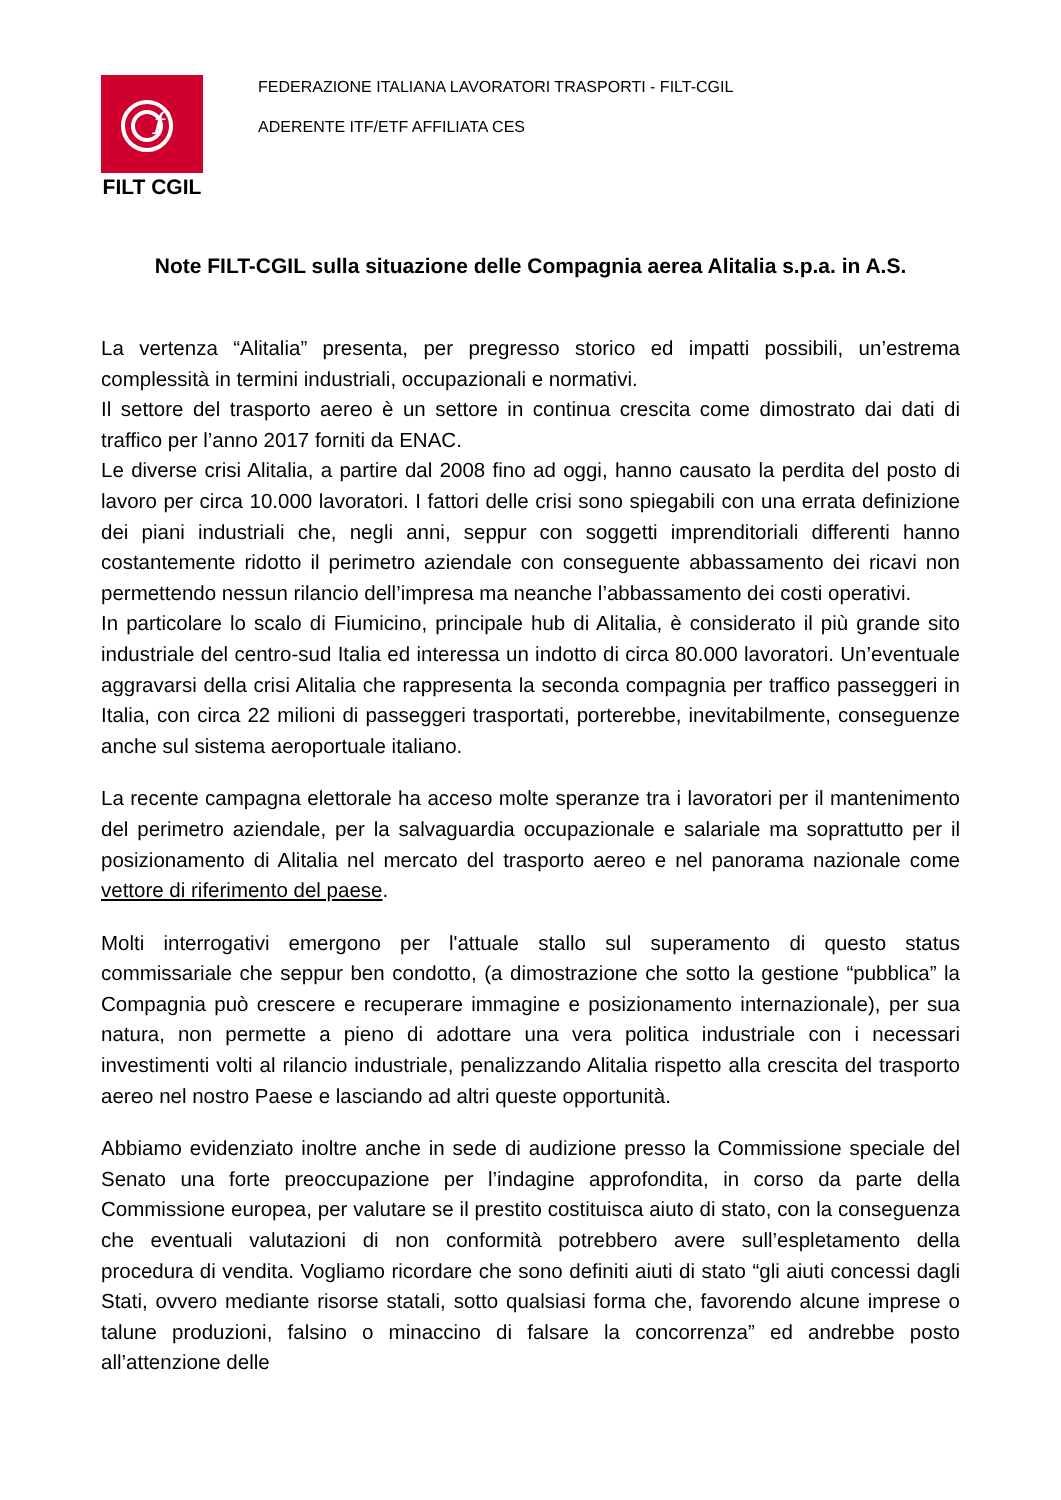f
FILT CGIL
FEDERAZIONE ITALIANA LAVORATORI TRASPORTI - FILT-CGIL
ADERENTE ITF/ETF AFFILIATA CES
Note FILT-CGIL sulla situazione delle Compagnia aerea Alitalia s.p.a. in A.S.
La vertenza “Alitalia” presenta, per pregresso storico ed impatti possibili, un’estrema complessità in termini industriali, occupazionali e normativi.
Il settore del trasporto aereo è un settore in continua crescita come dimostrato dai dati di traffico per l’anno 2017 forniti da ENAC.
Le diverse crisi Alitalia, a partire dal 2008 fino ad oggi, hanno causato la perdita del posto di lavoro per circa 10.000 lavoratori. I fattori delle crisi sono spiegabili con una errata definizione dei piani industriali che, negli anni, seppur con soggetti imprenditoriali differenti hanno costantemente ridotto il perimetro aziendale con conseguente abbassamento dei ricavi non permettendo nessun rilancio dell’impresa ma neanche l’abbassamento dei costi operativi.
In particolare lo scalo di Fiumicino, principale hub di Alitalia, è considerato il più grande sito industriale del centro-sud Italia ed interessa un indotto di circa 80.000 lavoratori. Un’eventuale aggravarsi della crisi Alitalia che rappresenta la seconda compagnia per traffico passeggeri in Italia, con circa 22 milioni di passeggeri trasportati, porterebbe, inevitabilmente, conseguenze anche sul sistema aeroportuale italiano.
La recente campagna elettorale ha acceso molte speranze tra i lavoratori per il mantenimento del perimetro aziendale, per la salvaguardia occupazionale e salariale ma soprattutto per il posizionamento di Alitalia nel mercato del trasporto aereo e nel panorama nazionale come vettore di riferimento del paese.
Molti interrogativi emergono per l'attuale stallo sul superamento di questo status commissariale che seppur ben condotto, (a dimostrazione che sotto la gestione “pubblica” la Compagnia può crescere e recuperare immagine e posizionamento internazionale), per sua natura, non permette a pieno di adottare una vera politica industriale con i necessari investimenti volti al rilancio industriale, penalizzando Alitalia rispetto alla crescita del trasporto aereo nel nostro Paese e lasciando ad altri queste opportunità.
Abbiamo evidenziato inoltre anche in sede di audizione presso la Commissione speciale del Senato una forte preoccupazione per l’indagine approfondita, in corso da parte della Commissione europea, per valutare se il prestito costituisca aiuto di stato, con la conseguenza che eventuali valutazioni di non conformità potrebbero avere sull’espletamento della procedura di vendita. Vogliamo ricordare che sono definiti aiuti di stato “gli aiuti concessi dagli Stati, ovvero mediante risorse statali, sotto qualsiasi forma che, favorendo alcune imprese o talune produzioni, falsino o minaccino di falsare la concorrenza” ed andrebbe posto all’attenzione delle